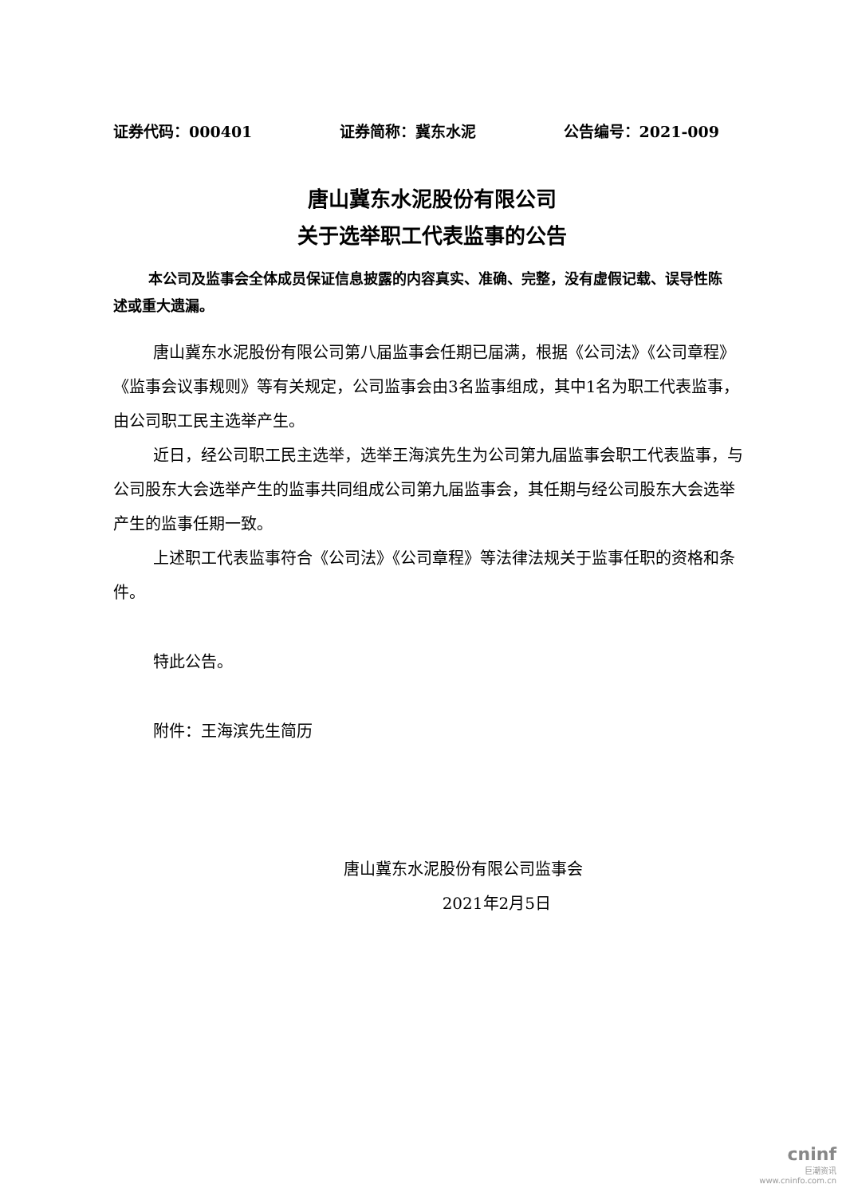证券代码：000401 证券简称：冀东水泥 公告编号：2021-009
唐山冀东水泥股份有限公司
关于选举职工代表监事的公告
本公司及监事会全体成员保证信息披露的内容真实、准确、完整，没有虚假记载、误导性陈述或重大遗漏。
唐山冀东水泥股份有限公司第八届监事会任期已届满，根据《公司法》《公司章程》《监事会议事规则》等有关规定，公司监事会由3名监事组成，其中1名为职工代表监事，由公司职工民主选举产生。
近日，经公司职工民主选举，选举王海滨先生为公司第九届监事会职工代表监事，与公司股东大会选举产生的监事共同组成公司第九届监事会，其任期与经公司股东大会选举产生的监事任期一致。
上述职工代表监事符合《公司法》《公司章程》等法律法规关于监事任职的资格和条件。
特此公告。
附件：王海滨先生简历
唐山冀东水泥股份有限公司监事会
2021年2月5日
cninf
巨潮资讯
www.cninfo.com.cn